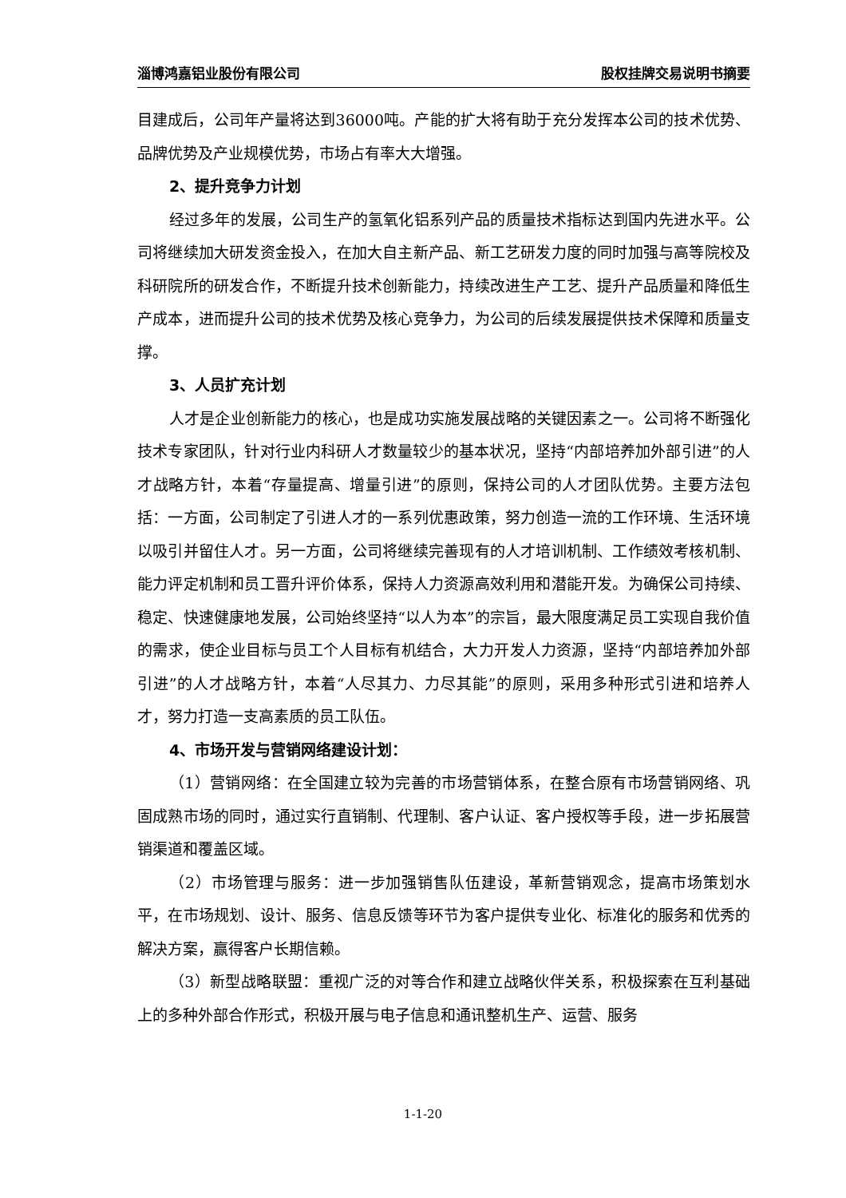淄博鸿嘉铝业股份有限公司 股权挂牌交易说明书摘要
目建成后，公司年产量将达到36000吨。产能的扩大将有助于充分发挥本公司的技术优势、品牌优势及产业规模优势，市场占有率大大增强。
2、提升竞争力计划
经过多年的发展，公司生产的氢氧化铝系列产品的质量技术指标达到国内先进水平。公司将继续加大研发资金投入，在加大自主新产品、新工艺研发力度的同时加强与高等院校及科研院所的研发合作，不断提升技术创新能力，持续改进生产工艺、提升产品质量和降低生产成本，进而提升公司的技术优势及核心竞争力，为公司的后续发展提供技术保障和质量支撑。
3、人员扩充计划
人才是企业创新能力的核心，也是成功实施发展战略的关键因素之一。公司将不断强化技术专家团队，针对行业内科研人才数量较少的基本状况，坚持“内部培养加外部引进”的人才战略方针，本着“存量提高、增量引进”的原则，保持公司的人才团队优势。主要方法包括：一方面，公司制定了引进人才的一系列优惠政策，努力创造一流的工作环境、生活环境以吸引并留住人才。另一方面，公司将继续完善现有的人才培训机制、工作绩效考核机制、能力评定机制和员工晋升评价体系，保持人力资源高效利用和潜能开发。为确保公司持续、稳定、快速健康地发展，公司始终坚持“以人为本”的宗旨，最大限度满足员工实现自我价值的需求，使企业目标与员工个人目标有机结合，大力开发人力资源，坚持“内部培养加外部引进”的人才战略方针，本着“人尽其力、力尽其能”的原则，采用多种形式引进和培养人才，努力打造一支高素质的员工队伍。
4、市场开发与营销网络建设计划：
（1）营销网络：在全国建立较为完善的市场营销体系，在整合原有市场营销网络、巩固成熟市场的同时，通过实行直销制、代理制、客户认证、客户授权等手段，进一步拓展营销渠道和覆盖区域。
（2）市场管理与服务：进一步加强销售队伍建设，革新营销观念，提高市场策划水平，在市场规划、设计、服务、信息反馈等环节为客户提供专业化、标准化的服务和优秀的解决方案，赢得客户长期信赖。
（3）新型战略联盟：重视广泛的对等合作和建立战略伙伴关系，积极探索在互利基础上的多种外部合作形式，积极开展与电子信息和通讯整机生产、运营、服务
1-1-20